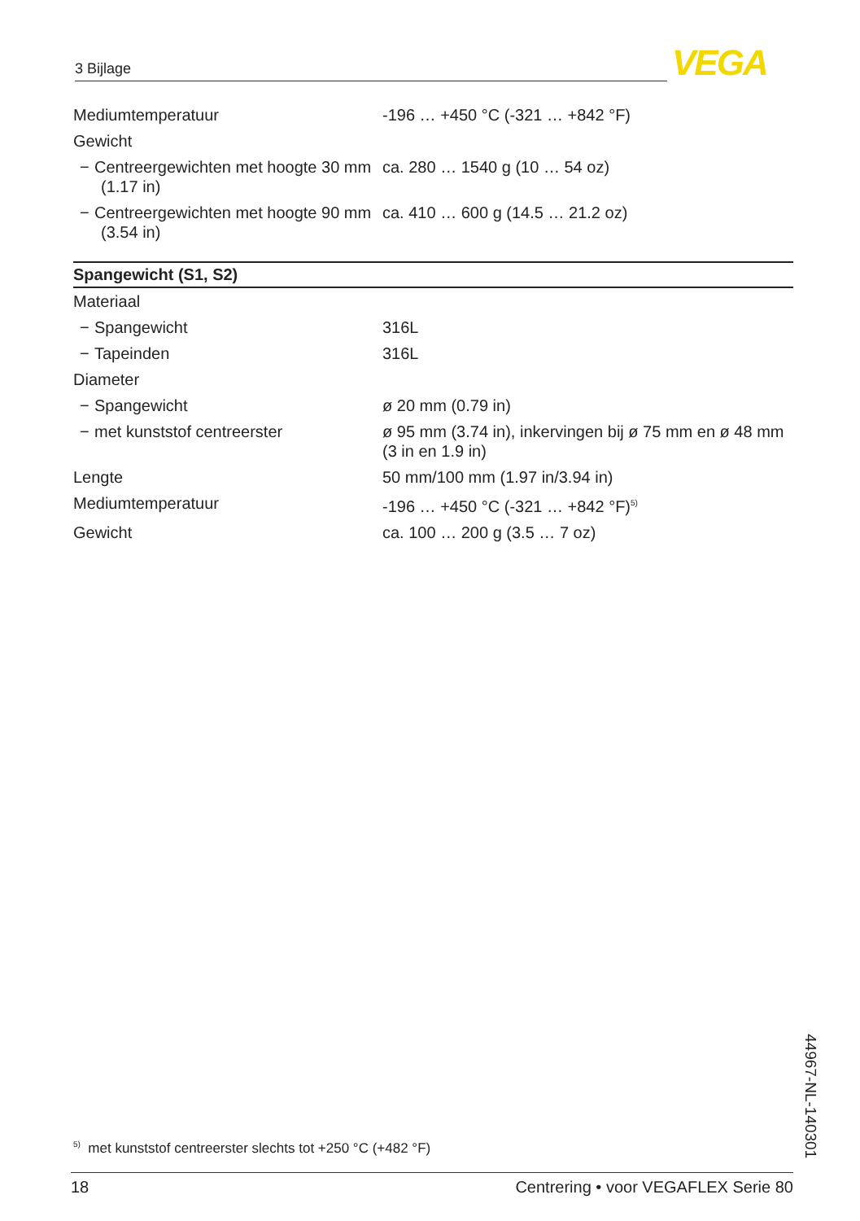3 Bijlage VEGA
| Mediumtemperatuur | -196 … +450 °C (-321 … +842 °F) |
| Gewicht | |
| − Centreergewichten met hoogte 30 mm (1.17 in) | ca. 280 … 1540 g (10 … 54 oz) |
| − Centreergewichten met hoogte 90 mm (3.54 in) | ca. 410 … 600 g (14.5 … 21.2 oz) |
| Spangewicht (S1, S2) | |
| Materiaal | |
| − Spangewicht | 316L |
| − Tapeinden | 316L |
| Diameter | |
| − Spangewicht | ø 20 mm (0.79 in) |
| − met kunststof centreerster | ø 95 mm (3.74 in), inkervingen bij ø 75 mm en ø 48 mm (3 in en 1.9 in) |
| Lengte | 50 mm/100 mm (1.97 in/3.94 in) |
| Mediumtemperatuur | -196 … +450 °C (-321 … +842 °F)<sup>5)</sup> |
| Gewicht | ca. 100 … 200 g (3.5 … 7 oz) |
<sup>5)</sup> met kunststof centreerster slechts tot +250 °C (+482 °F)
44967-NL-140301
18 Centrering • voor VEGAFLEX Serie 80